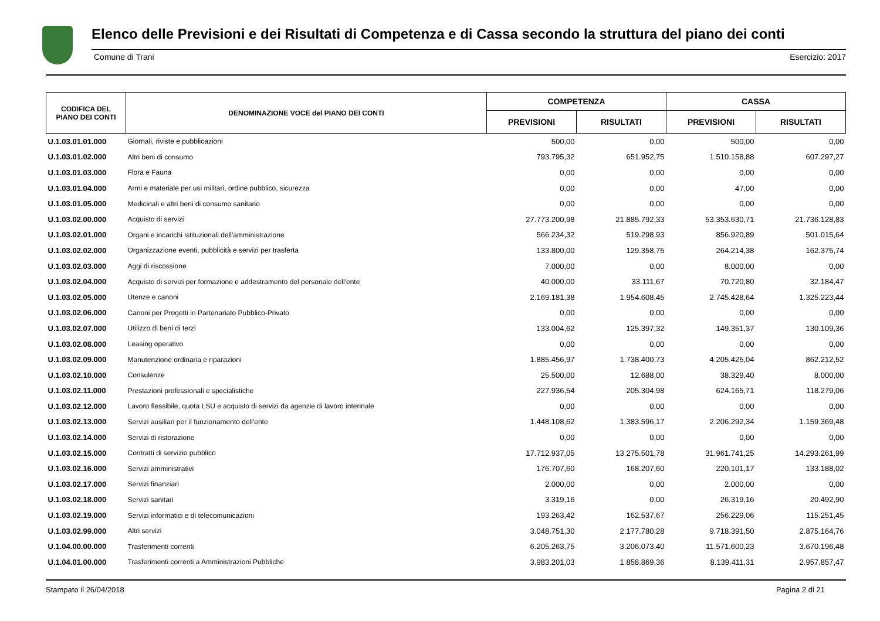Elenco delle Previsioni e dei Risultati di Competenza e di Cassa secondo la struttura del piano dei conti
Comune di Trani Esercizio: 2017
| CODIFICA DEL PIANO DEI CONTI | DENOMINAZIONE VOCE del PIANO DEI CONTI | COMPETENZA | | CASSA | |
| --- | --- | --- | --- | --- | --- |
| | | PREVISIONI | RISULTATI | PREVISIONI | RISULTATI |
| U.1.03.01.01.000 | Giornali, riviste e pubblicazioni | 500,00 | 0,00 | 500,00 | 0,00 |
| U.1.03.01.02.000 | Altri beni di consumo | 793.795,32 | 651.952,75 | 1.510.158,88 | 607.297,27 |
| U.1.03.01.03.000 | Flora e Fauna | 0,00 | 0,00 | 0,00 | 0,00 |
| U.1.03.01.04.000 | Armi e materiale per usi militari, ordine pubblico, sicurezza | 0,00 | 0,00 | 47,00 | 0,00 |
| U.1.03.01.05.000 | Medicinali e altri beni di consumo sanitario | 0,00 | 0,00 | 0,00 | 0,00 |
| U.1.03.02.00.000 | Acquisto di servizi | 27.773.200,98 | 21.885.792,33 | 53.353.630,71 | 21.736.128,83 |
| U.1.03.02.01.000 | Organi e incarichi istituzionali dell'amministrazione | 566.234,32 | 519.298,93 | 856.920,89 | 501.015,64 |
| U.1.03.02.02.000 | Organizzazione eventi, pubblicità e servizi per trasferta | 133.800,00 | 129.358,75 | 264.214,38 | 162.375,74 |
| U.1.03.02.03.000 | Aggi di riscossione | 7.000,00 | 0,00 | 8.000,00 | 0,00 |
| U.1.03.02.04.000 | Acquisto di servizi per formazione e addestramento del personale dell'ente | 40.000,00 | 33.111,67 | 70.720,80 | 32.184,47 |
| U.1.03.02.05.000 | Utenze e canoni | 2.169.181,38 | 1.954.608,45 | 2.745.428,64 | 1.325.223,44 |
| U.1.03.02.06.000 | Canoni per Progetti in Partenariato Pubblico-Privato | 0,00 | 0,00 | 0,00 | 0,00 |
| U.1.03.02.07.000 | Utilizzo di beni di terzi | 133.004,62 | 125.397,32 | 149.351,37 | 130.109,36 |
| U.1.03.02.08.000 | Leasing operativo | 0,00 | 0,00 | 0,00 | 0,00 |
| U.1.03.02.09.000 | Manutenzione ordinaria e riparazioni | 1.885.456,97 | 1.738.400,73 | 4.205.425,04 | 862.212,52 |
| U.1.03.02.10.000 | Consulenze | 25.500,00 | 12.688,00 | 38.329,40 | 8.000,00 |
| U.1.03.02.11.000 | Prestazioni professionali e specialistiche | 227.936,54 | 205.304,98 | 624.165,71 | 118.279,06 |
| U.1.03.02.12.000 | Lavoro flessibile, quota LSU e acquisto di servizi da agenzie di lavoro interinale | 0,00 | 0,00 | 0,00 | 0,00 |
| U.1.03.02.13.000 | Servizi ausiliari per il funzionamento dell'ente | 1.448.108,62 | 1.383.596,17 | 2.206.292,34 | 1.159.369,48 |
| U.1.03.02.14.000 | Servizi di ristorazione | 0,00 | 0,00 | 0,00 | 0,00 |
| U.1.03.02.15.000 | Contratti di servizio pubblico | 17.712.937,05 | 13.275.501,78 | 31.961.741,25 | 14.293.261,99 |
| U.1.03.02.16.000 | Servizi amministrativi | 176.707,60 | 168.207,60 | 220.101,17 | 133.188,02 |
| U.1.03.02.17.000 | Servizi finanziari | 2.000,00 | 0,00 | 2.000,00 | 0,00 |
| U.1.03.02.18.000 | Servizi sanitari | 3.319,16 | 0,00 | 26.319,16 | 20.492,90 |
| U.1.03.02.19.000 | Servizi informatici e di telecomunicazioni | 193.263,42 | 162.537,67 | 256.229,06 | 115.251,45 |
| U.1.03.02.99.000 | Altri servizi | 3.048.751,30 | 2.177.780,28 | 9.718.391,50 | 2.875.164,76 |
| U.1.04.00.00.000 | Trasferimenti correnti | 6.205.263,75 | 3.206.073,40 | 11.571.600,23 | 3.670.196,48 |
| U.1.04.01.00.000 | Trasferimenti correnti a Amministrazioni Pubbliche | 3.983.201,03 | 1.858.869,36 | 8.139.411,31 | 2.957.857,47 |
Stampato il 26/04/2018 Pagina 2 di 21